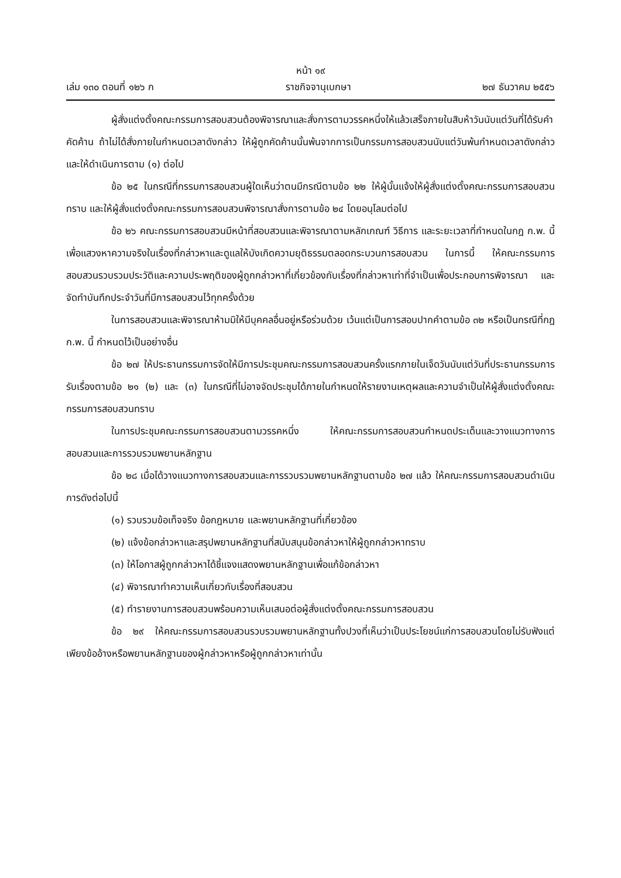หน้า ๑๙
เล่ม ๑๓๐ ตอนที่ ๑๒๖ ก ราชกิจจานุเบกษา ๒๗ ธันวาคม ๒๕๕๖
ผู้สั่งแต่งตั้งคณะกรรมการสอบสวนต้องพิจารณาและสั่งการตามวรรคหนึ่งให้แล้วเสร็จภายในสิบห้าวันนับแต่วันที่ได้รับคำคัดค้าน ถ้าไม่ได้สั่งภายในกำหนดเวลาดังกล่าว ให้ผู้ถูกคัดค้านนั้นพ้นจากการเป็นกรรมการสอบสวนนับแต่วันพ้นกำหนดเวลาดังกล่าว และให้ดำเนินการตาม (๑) ต่อไป
ข้อ ๒๕ ในกรณีที่กรรมการสอบสวนผู้ใดเห็นว่าตนมีกรณีตามข้อ ๒๒ ให้ผู้นั้นแจ้งให้ผู้สั่งแต่งตั้งคณะกรรมการสอบสวนทราบ และให้ผู้สั่งแต่งตั้งคณะกรรมการสอบสวนพิจารณาสั่งการตามข้อ ๒๔ โดยอนุโลมต่อไป
ข้อ ๒๖ คณะกรรมการสอบสวนมีหน้าที่สอบสวนและพิจารณาตามหลักเกณฑ์ วิธีการ และระยะเวลาที่กำหนดในกฎ ก.พ. นี้ เพื่อแสวงหาความจริงในเรื่องที่กล่าวหาและดูแลให้บังเกิดความยุติธรรมตลอดกระบวนการสอบสวน ในการนี้ ให้คณะกรรมการสอบสวนรวบรวมประวัติและความประพฤติของผู้ถูกกล่าวหาที่เกี่ยวข้องกับเรื่องที่กล่าวหาเท่าที่จำเป็นเพื่อประกอบการพิจารณา และจัดทำบันทึกประจำวันที่มีการสอบสวนไว้ทุกครั้งด้วย
ในการสอบสวนและพิจารณาห้ามมิให้มีบุคคลอื่นอยู่หรือร่วมด้วย เว้นแต่เป็นการสอบปากคำตามข้อ ๓๒ หรือเป็นกรณีที่กฎ ก.พ. นี้ กำหนดไว้เป็นอย่างอื่น
ข้อ ๒๗ ให้ประธานกรรมการจัดให้มีการประชุมคณะกรรมการสอบสวนครั้งแรกภายในเจ็ดวันนับแต่วันที่ประธานกรรมการรับเรื่องตามข้อ ๒๑ (๒) และ (๓) ในกรณีที่ไม่อาจจัดประชุมได้ภายในกำหนดให้รายงานเหตุผลและความจำเป็นให้ผู้สั่งแต่งตั้งคณะกรรมการสอบสวนทราบ
ในการประชุมคณะกรรมการสอบสวนตามวรรคหนึ่ง ให้คณะกรรมการสอบสวนกำหนดประเด็นและวางแนวทางการสอบสวนและการรวบรวมพยานหลักฐาน
ข้อ ๒๘ เมื่อได้วางแนวทางการสอบสวนและการรวบรวมพยานหลักฐานตามข้อ ๒๗ แล้ว ให้คณะกรรมการสอบสวนดำเนินการดังต่อไปนี้
(๑) รวบรวมข้อเท็จจริง ข้อกฎหมาย และพยานหลักฐานที่เกี่ยวข้อง
(๒) แจ้งข้อกล่าวหาและสรุปพยานหลักฐานที่สนับสนุนข้อกล่าวหาให้ผู้ถูกกล่าวหาทราบ
(๓) ให้โอกาสผู้ถูกกล่าวหาได้ชี้แจงแสดงพยานหลักฐานเพื่อแก้ข้อกล่าวหา
(๔) พิจารณาทำความเห็นเกี่ยวกับเรื่องที่สอบสวน
(๕) ทำรายงานการสอบสวนพร้อมความเห็นเสนอต่อผู้สั่งแต่งตั้งคณะกรรมการสอบสวน
ข้อ ๒๙ ให้คณะกรรมการสอบสวนรวบรวมพยานหลักฐานทั้งปวงที่เห็นว่าเป็นประโยชน์แก่การสอบสวนโดยไม่รับฟังแต่เพียงข้ออ้างหรือพยานหลักฐานของผู้กล่าวหาหรือผู้ถูกกล่าวหาเท่านั้น